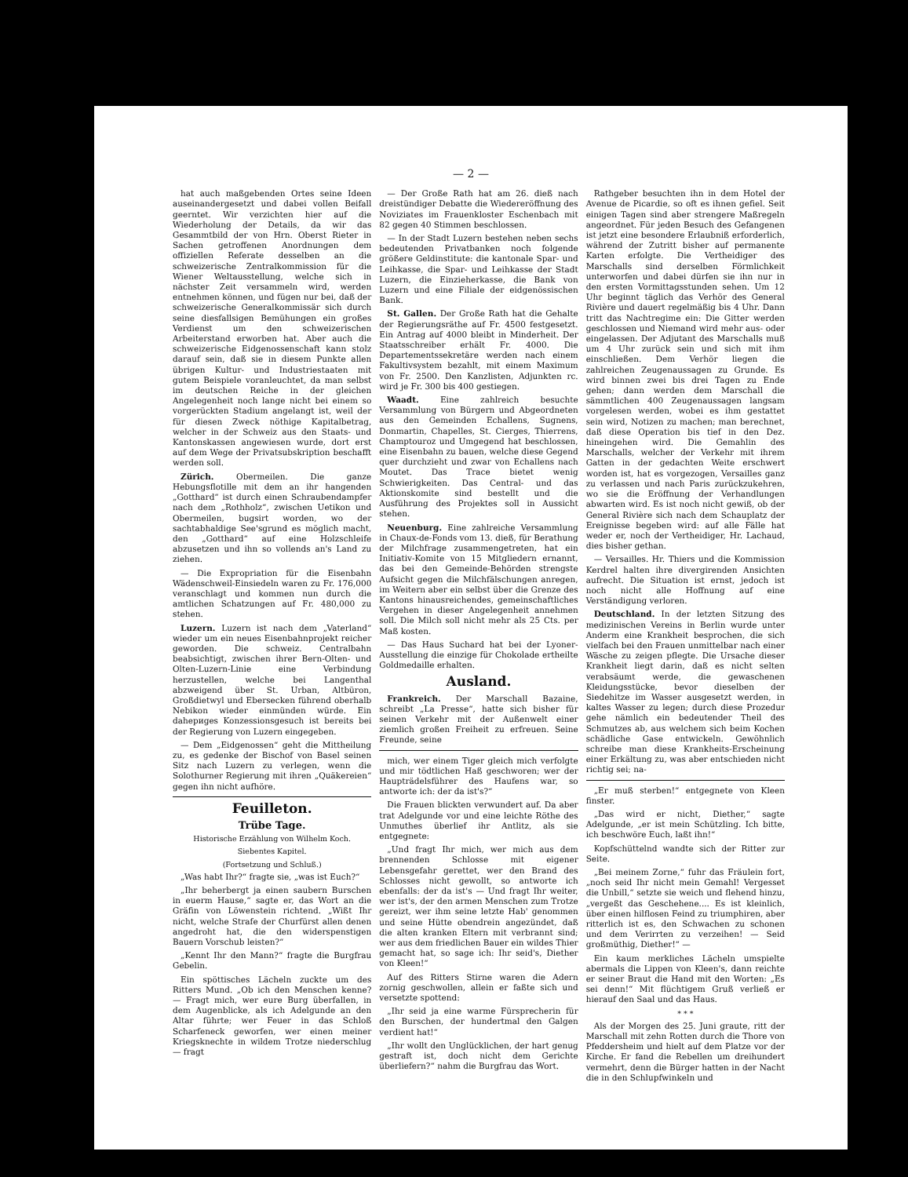— 2 —
hat auch maßgebenden Ortes seine Ideen auseinandergesetzt und dabei vollen Beifall geerntet. Wir verzichten hier auf die Wiederholung der Details, da wir das Gesammtbild der von Hrn. Oberst Rieter in Sachen getroffenen Anordnungen dem offiziellen Referate desselben an die schweizerische Zentralkommission für die Wiener Weltausstellung, welche sich in nächster Zeit versammeln wird, werden entnehmen können, und fügen nur bei, daß der schweizerische Generalkommissär sich durch seine diesfallsigen Bemühungen ein großes Verdienst um den schweizerischen Arbeiterstand erworben hat. Aber auch die schweizerische Eidgenossenschaft kann stolz darauf sein, daß sie in diesem Punkte allen übrigen Kultur- und Industriestaaten mit gutem Beispiele voranleuchtet, da man selbst im deutschen Reiche in der gleichen Angelegenheit noch lange nicht bei einem so vorgerückten Stadium angelangt ist, weil der für diesen Zweck nöthige Kapitalbetrag, welcher in der Schweiz aus den Staats- und Kantonskassen angewiesen wurde, dort erst auf dem Wege der Privatsubskription beschafft werden soll.
Zürich. Obermeilen. Die ganze Hebungsflotille mit dem an ihr hangenden „Gotthard“ ist durch einen Schraubendampfer nach dem „Rothholz“, zwischen Uetikon und Obermeilen, bugsirt worden, wo der sachtabhaldige See'sgrund es möglich macht, den „Gotthard“ auf eine Holzschleife abzusetzen und ihn so vollends an's Land zu ziehen.
— Die Expropriation für die Eisenbahn Wädenschweil-Einsiedeln waren zu Fr. 176,000 veranschlagt und kommen nun durch die amtlichen Schatzungen auf Fr. 480,000 zu stehen.
Luzern. Luzern ist nach dem „Vaterland“ wieder um ein neues Eisenbahnprojekt reicher geworden. Die schweiz. Centralbahn beabsichtigt, zwischen ihrer Bern-Olten- und Olten-Luzern-Linie eine Verbindung herzustellen, welche bei Langenthal abzweigend über St. Urban, Altbüron, Großdietwyl und Ebersecken führend oberhalb Nebikon wieder einmünden würde. Ein dahериges Konzessionsgesuch ist bereits bei der Regierung von Luzern eingegeben.
— Dem „Eidgenossen“ geht die Mittheilung zu, es gedenke der Bischof von Basel seinen Sitz nach Luzern zu verlegen, wenn die Solothurner Regierung mit ihren „Quäkereien“ gegen ihn nicht aufhöre.
Feuilleton.
Trübe Tage.
Historische Erzählung von Wilhelm Koch.
Siebentes Kapitel.
(Fortsetzung und Schluß.)
„Was habt Ihr?“ fragte sie, „was ist Euch?“
„Ihr beherbergt ja einen saubern Burschen in euerm Hause,“ sagte er, das Wort an die Gräfin von Löwenstein richtend. „Wißt Ihr nicht, welche Strafe der Churfürst allen denen angedroht hat, die den widerspenstigen Bauern Vorschub leisten?“
„Kennt Ihr den Mann?“ fragte die Burgfrau Gebelin.
Ein spöttisches Lächeln zuckte um des Ritters Mund. „Ob ich den Menschen kenne? — Fragt mich, wer eure Burg überfallen, in dem Augenblicke, als ich Adelgunde an den Altar führte; wer Feuer in das Schloß Scharfeneck geworfen, wer einen meiner Kriegsknechte in wildem Trotze niederschlug — fragt
— Der Große Rath hat am 26. dieß nach dreistündiger Debatte die Wiedereröffnung des Noviziates im Frauenkloster Eschenbach mit 82 gegen 40 Stimmen beschlossen.
— In der Stadt Luzern bestehen neben sechs bedeutenden Privatbanken noch folgende größere Geldinstitute: die kantonale Spar- und Leihkasse, die Spar- und Leihkasse der Stadt Luzern, die Einzieherkasse, die Bank von Luzern und eine Filiale der eidgenössischen Bank.
St. Gallen. Der Große Rath hat die Gehalte der Regierungsräthe auf Fr. 4500 festgesetzt. Ein Antrag auf 4000 bleibt in Minderheit. Der Staatsschreiber erhält Fr. 4000. Die Departementssekretäre werden nach einem Fakultivsystem bezahlt, mit einem Maximum von Fr. 2500. Den Kanzlisten, Adjunkten rc. wird je Fr. 300 bis 400 gestiegen.
Waadt. Eine zahlreich besuchte Versammlung von Bürgern und Abgeordneten aus den Gemeinden Echallens, Sugnens, Donmartin, Chapelles, St. Cierges, Thierrens, Champtouroz und Umgegend hat beschlossen, eine Eisenbahn zu bauen, welche diese Gegend quer durchzieht und zwar von Echallens nach Moutet. Das Trace bietet wenig Schwierigkeiten. Das Central- und das Aktionskomite sind bestellt und die Ausführung des Projektes soll in Aussicht stehen.
Neuenburg. Eine zahlreiche Versammlung in Chaux-de-Fonds vom 13. dieß, für Berathung der Milchfrage zusammengetreten, hat ein Initiativ-Komite von 15 Mitgliedern ernannt, das bei den Gemeinde-Behörden strengste Aufsicht gegen die Milchfälschungen anregen, im Weitern aber ein selbst über die Grenze des Kantons hinausreichendes, gemeinschaftliches Vergehen in dieser Angelegenheit annehmen soll. Die Milch soll nicht mehr als 25 Cts. per Maß kosten.
— Das Haus Suchard hat bei der Lyoner-Ausstellung die einzige für Chokolade ertheilte Goldmedaille erhalten.
Ausland.
Frankreich. Der Marschall Bazaine, schreibt „La Presse“, hatte sich bisher für seinen Verkehr mit der Außenwelt einer ziemlich großen Freiheit zu erfreuen. Seine Freunde, seine
mich, wer einem Tiger gleich mich verfolgte und mir tödtlichen Haß geschworen; wer der Haupträdelsführer des Haufens war, so antworte ich: der da ist's?“
Die Frauen blickten verwundert auf. Da aber trat Adelgunde vor und eine leichte Röthe des Unmuthes überlief ihr Antlitz, als sie entgegnete:
„Und fragt Ihr mich, wer mich aus dem brennenden Schlosse mit eigener Lebensgefahr gerettet, wer den Brand des Schlosses nicht gewollt, so antworte ich ebenfalls: der da ist's — Und fragt Ihr weiter, wer ist's, der den armen Menschen zum Trotze gereizt, wer ihm seine letzte Hab' genommen und seine Hütte obendrein angezündet, daß die alten kranken Eltern mit verbrannt sind; wer aus dem friedlichen Bauer ein wildes Thier gemacht hat, so sage ich: Ihr seid's, Diether von Kleen!“
Auf des Ritters Stirne waren die Adern zornig geschwollen, allein er faßte sich und versetzte spottend:
„Ihr seid ja eine warme Fürsprecherin für den Burschen, der hundertmal den Galgen verdient hat!“
„Ihr wollt den Unglücklichen, der hart genug gestraft ist, doch nicht dem Gerichte überliefern?“ nahm die Burgfrau das Wort.
Rathgeber besuchten ihn in dem Hotel der Avenue de Picardie, so oft es ihnen gefiel. Seit einigen Tagen sind aber strengere Maßregeln angeordnet. Für jeden Besuch des Gefangenen ist jetzt eine besondere Erlaubniß erforderlich, während der Zutritt bisher auf permanente Karten erfolgte. Die Vertheidiger des Marschalls sind derselben Förmlichkeit unterworfen und dabei dürfen sie ihn nur in den ersten Vormittagsstunden sehen. Um 12 Uhr beginnt täglich das Verhör des General Rivière und dauert regelmäßig bis 4 Uhr. Dann tritt das Nachtregime ein: Die Gitter werden geschlossen und Niemand wird mehr aus- oder eingelassen. Der Adjutant des Marschalls muß um 4 Uhr zurück sein und sich mit ihm einschließen. Dem Verhör liegen die zahlreichen Zeugenaussagen zu Grunde. Es wird binnen zwei bis drei Tagen zu Ende gehen; dann werden dem Marschall die sämmtlichen 400 Zeugenaussagen langsam vorgelesen werden, wobei es ihm gestattet sein wird, Notizen zu machen; man berechnet, daß diese Operation bis tief in den Dez. hineingehen wird. Die Gemahlin des Marschalls, welcher der Verkehr mit ihrem Gatten in der gedachten Weite erschwert worden ist, hat es vorgezogen, Versailles ganz zu verlassen und nach Paris zurückzukehren, wo sie die Eröffnung der Verhandlungen abwarten wird. Es ist noch nicht gewiß, ob der General Rivière sich nach dem Schauplatz der Ereignisse begeben wird: auf alle Fälle hat weder er, noch der Vertheidiger, Hr. Lachaud, dies bisher gethan.
— Versailles. Hr. Thiers und die Kommission Kerdrel halten ihre divergirenden Ansichten aufrecht. Die Situation ist ernst, jedoch ist noch nicht alle Hoffnung auf eine Verständigung verloren.
Deutschland. In der letzten Sitzung des medizinischen Vereins in Berlin wurde unter Anderm eine Krankheit besprochen, die sich vielfach bei den Frauen unmittelbar nach einer Wäsche zu zeigen pflegte. Die Ursache dieser Krankheit liegt darin, daß es nicht selten verabsäumt werde, die gewaschenen Kleidungsstücke, bevor dieselben der Siedehitze im Wasser ausgesetzt werden, in kaltes Wasser zu legen; durch diese Prozedur gehe nämlich ein bedeutender Theil des Schmutzes ab, aus welchem sich beim Kochen schädliche Gase entwickeln. Gewöhnlich schreibe man diese Krankheits-Erscheinung einer Erkältung zu, was aber entschieden nicht richtig sei; na-
„Er muß sterben!“ entgegnete von Kleen finster.
„Das wird er nicht, Diether,“ sagte Adelgunde, „er ist mein Schützling. Ich bitte, ich beschwöre Euch, laßt ihn!“
Kopfschüttelnd wandte sich der Ritter zur Seite.
„Bei meinem Zorne,“ fuhr das Fräulein fort, „noch seid Ihr nicht mein Gemahl! Vergesset die Unbill,“ setzte sie weich und flehend hinzu, „vergeßt das Geschehene.... Es ist kleinlich, über einen hilflosen Feind zu triumphiren, aber ritterlich ist es, den Schwachen zu schonen und dem Verirrten zu verzeihen! — Seid großmüthig, Diether!“ —
Ein kaum merkliches Lächeln umspielte abermals die Lippen von Kleen's, dann reichte er seiner Braut die Hand mit den Worten: „Es sei denn!“ Mit flüchtigem Gruß verließ er hierauf den Saal und das Haus.
* * *
Als der Morgen des 25. Juni graute, ritt der Marschall mit zehn Rotten durch die Thore von Pfeddersheim und hielt auf dem Platze vor der Kirche. Er fand die Rebellen um dreihundert vermehrt, denn die Bürger hatten in der Nacht die in den Schlupfwinkeln und